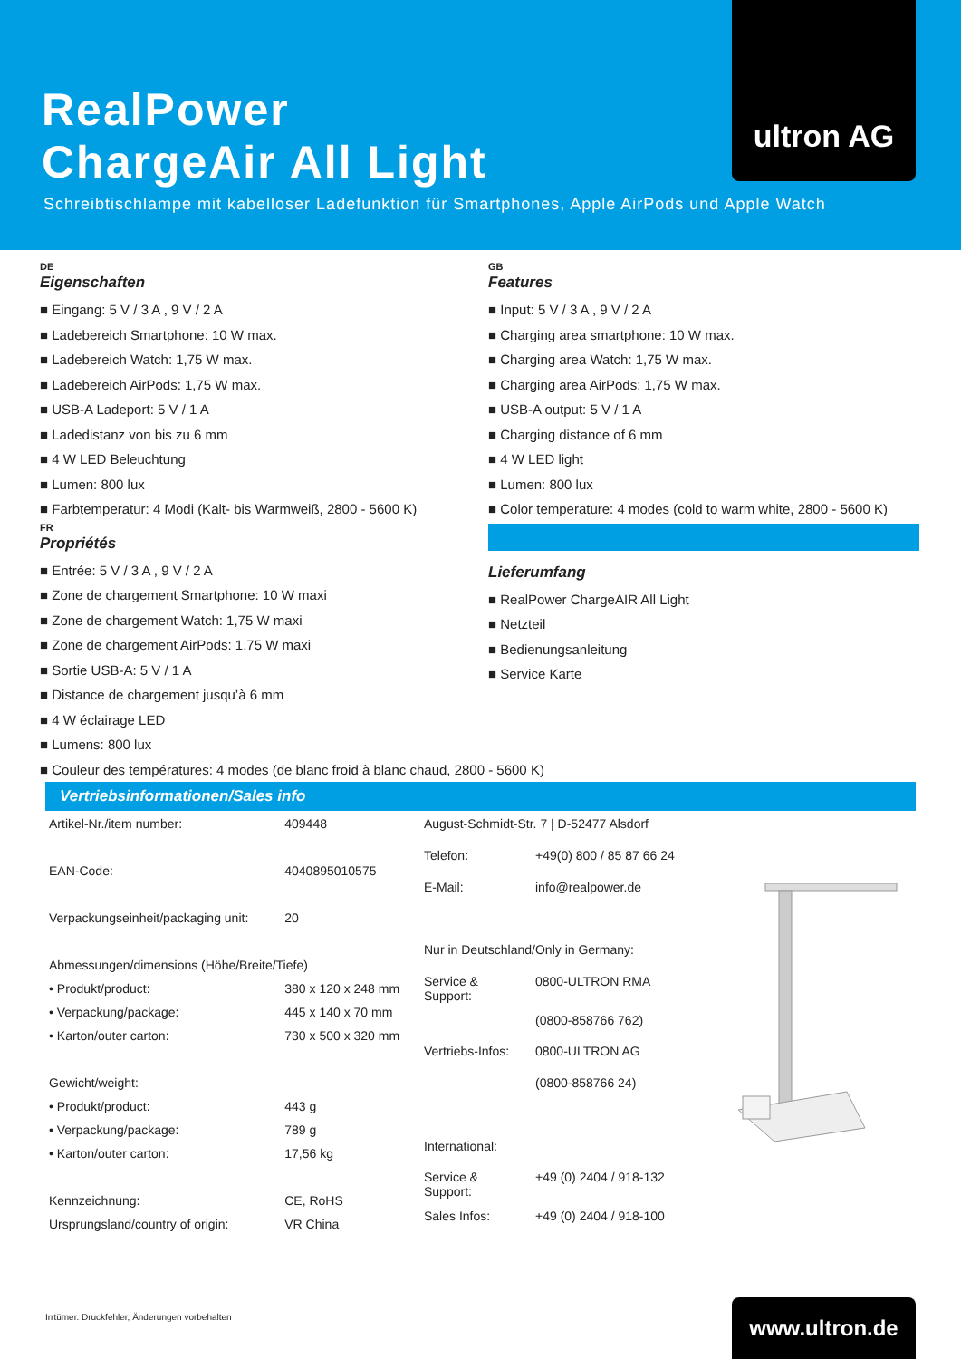RealPower
ChargeAir All Light
Schreibtischlampe mit kabelloser Ladefunktion für Smartphones, Apple AirPods und Apple Watch
ultron AG
DE
Eigenschaften
■ Eingang: 5 V / 3 A , 9 V / 2 A
■ Ladebereich Smartphone: 10 W max.
■ Ladebereich Watch: 1,75 W max.
■ Ladebereich AirPods: 1,75 W max.
■ USB-A Ladeport: 5 V / 1 A
■ Ladedistanz von bis zu 6 mm
■ 4 W LED Beleuchtung
■ Lumen: 800 lux
■ Farbtemperatur: 4 Modi (Kalt- bis Warmweiß, 2800 - 5600 K)
FR
Propriétés
■ Entrée: 5 V / 3 A , 9 V / 2 A
■ Zone de chargement Smartphone: 10 W maxi
■ Zone de chargement Watch: 1,75 W maxi
■ Zone de chargement AirPods: 1,75 W maxi
■ Sortie USB-A: 5 V / 1 A
■ Distance de chargement jusqu’à 6 mm
■ 4 W éclairage LED
■ Lumens: 800 lux
■ Couleur des températures: 4 modes (de blanc froid à blanc chaud, 2800 - 5600 K)
GB
Features
■ Input: 5 V / 3 A , 9 V / 2 A
■ Charging area smartphone: 10 W max.
■ Charging area Watch: 1,75 W max.
■ Charging area AirPods: 1,75 W max.
■ USB-A output: 5 V / 1 A
■ Charging distance of 6 mm
■ 4 W LED light
■ Lumen: 800 lux
■ Color temperature: 4 modes (cold to warm white, 2800 - 5600 K)
Lieferumfang
■ RealPower ChargeAIR All Light
■ Netzteil
■ Bedienungsanleitung
■ Service Karte
Vertriebsinformationen/Sales info
| Artikel-Nr./item number: | 409448 |
| EAN-Code: | 4040895010575 |
| Verpackungseinheit/packaging unit: | 20 |
| Abmessungen/dimensions (Höhe/Breite/Tiefe) | |
| • Produkt/product: | 380 x 120 x 248 mm |
| • Verpackung/package: | 445 x 140 x 70 mm |
| • Karton/outer carton: | 730 x 500 x 320 mm |
| Gewicht/weight: | |
| • Produkt/product: | 443 g |
| • Verpackung/package: | 789 g |
| • Karton/outer carton: | 17,56 kg |
| Kennzeichnung: | CE, RoHS |
| Ursprungsland/country of origin: | VR China |
| August-Schmidt-Str. 7 / D-52477 Alsdorf | |
| Telefon: | +49(0) 800 / 85 87 66 24 |
| E-Mail: | info@realpower.de |
| Nur in Deutschland/Only in Germany: | |
| Service & Support: | 0800-ULTRON RMA |
| | (0800-858766 762) |
| Vertriebs-Infos: | 0800-ULTRON AG |
| | (0800-858766 24) |
| International: | |
| Service & Support: | +49 (0) 2404 / 918-132 |
| Sales Infos: | +49 (0) 2404 / 918-100 |
Irrtümer. Druckfehler, Änderungen vorbehalten
www.ultron.de